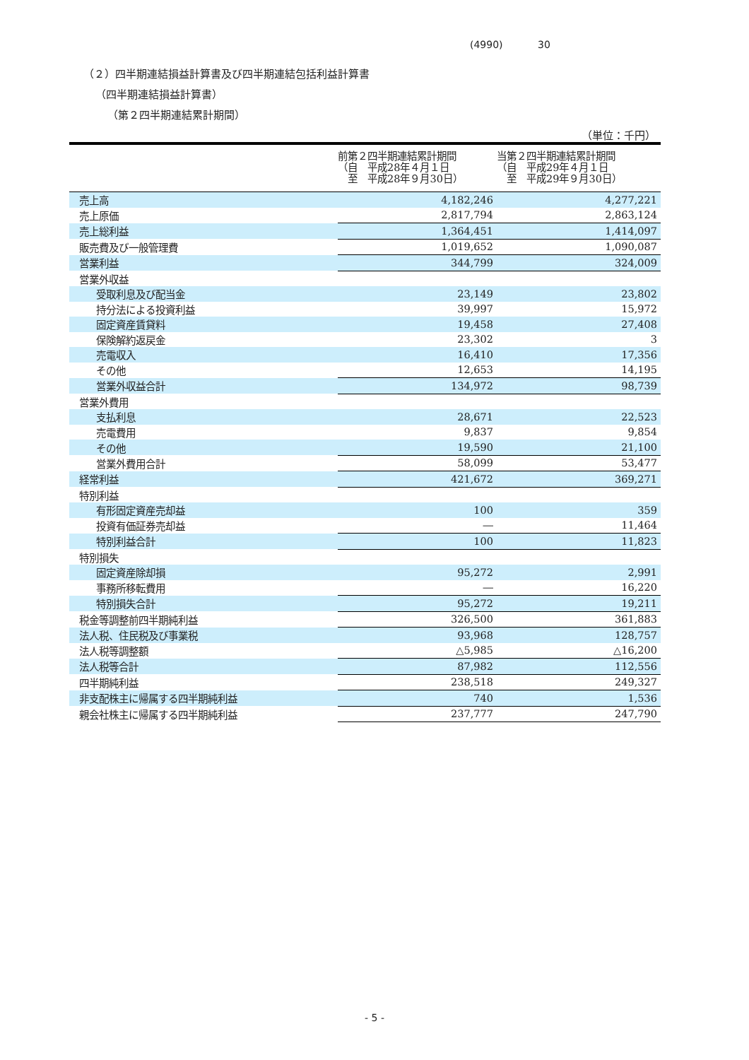(4990) 30
（２）四半期連結損益計算書及び四半期連結包括利益計算書
（四半期連結損益計算書）
（第２四半期連結累計期間）
（単位：千円）
| | 前第２四半期連結累計期間 （自 平成28年４月１日 至 平成28年９月30日） | 当第２四半期連結累計期間 （自 平成29年４月１日 至 平成29年９月30日） |
| --- | --- | --- |
| 売上高 | 4,182,246 | 4,277,221 |
| 売上原価 | 2,817,794 | 2,863,124 |
| 売上総利益 | 1,364,451 | 1,414,097 |
| 販売費及び一般管理費 | 1,019,652 | 1,090,087 |
| 営業利益 | 344,799 | 324,009 |
| 営業外収益 | | |
| 受取利息及び配当金 | 23,149 | 23,802 |
| 持分法による投資利益 | 39,997 | 15,972 |
| 固定資産賃貸料 | 19,458 | 27,408 |
| 保険解約返戻金 | 23,302 | 3 |
| 売電収入 | 16,410 | 17,356 |
| その他 | 12,653 | 14,195 |
| 営業外収益合計 | 134,972 | 98,739 |
| 営業外費用 | | |
| 支払利息 | 28,671 | 22,523 |
| 売電費用 | 9,837 | 9,854 |
| その他 | 19,590 | 21,100 |
| 営業外費用合計 | 58,099 | 53,477 |
| 経常利益 | 421,672 | 369,271 |
| 特別利益 | | |
| 有形固定資産売却益 | 100 | 359 |
| 投資有価証券売却益 | ― | 11,464 |
| 特別利益合計 | 100 | 11,823 |
| 特別損失 | | |
| 固定資産除却損 | 95,272 | 2,991 |
| 事務所移転費用 | ― | 16,220 |
| 特別損失合計 | 95,272 | 19,211 |
| 税金等調整前四半期純利益 | 326,500 | 361,883 |
| 法人税、住民税及び事業税 | 93,968 | 128,757 |
| 法人税等調整額 | △5,985 | △16,200 |
| 法人税等合計 | 87,982 | 112,556 |
| 四半期純利益 | 238,518 | 249,327 |
| 非支配株主に帰属する四半期純利益 | 740 | 1,536 |
| 親会社株主に帰属する四半期純利益 | 237,777 | 247,790 |
- 5 -